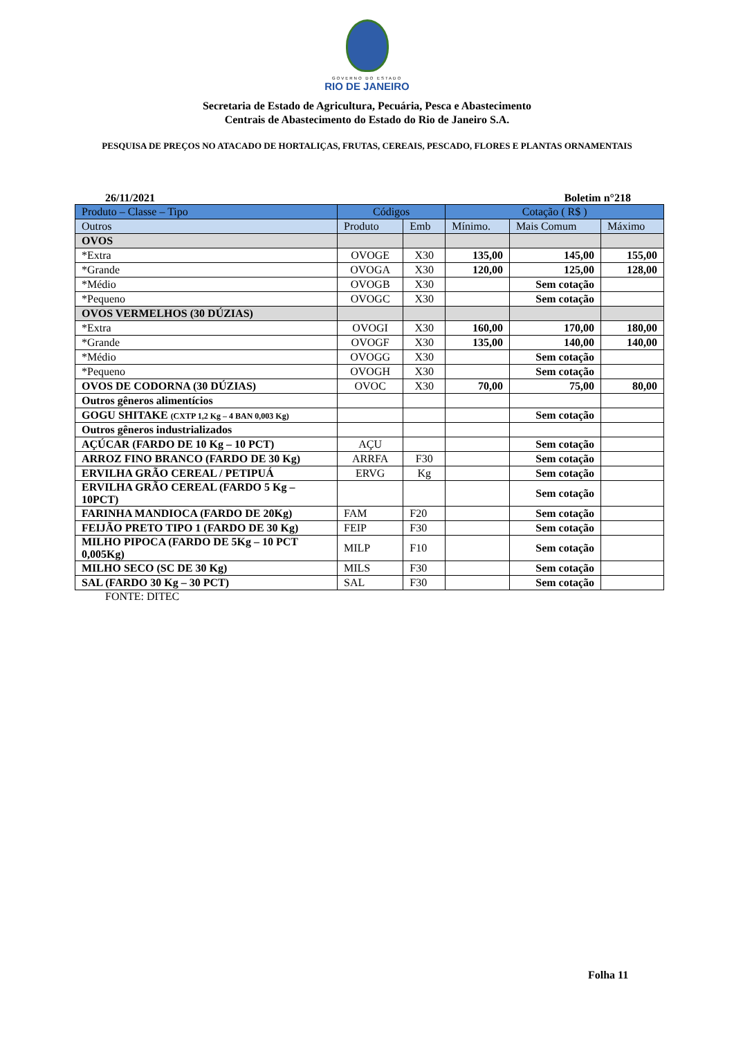GOVERNO DO ESTADO
RIO DE JANEIRO
Secretaria de Estado de Agricultura, Pecuária, Pesca e Abastecimento
Centrais de Abastecimento do Estado do Rio de Janeiro S.A.
PESQUISA DE PREÇOS NO ATACADO DE HORTALIÇAS, FRUTAS, CEREAIS, PESCADO, FLORES E PLANTAS ORNAMENTAIS
26/11/2021 Boletim n°218
| Produto – Classe – Tipo | Códigos | | Cotação ( R$ ) | | |
| --- | --- | --- | --- | --- | --- |
| Outros | Produto | Emb | Mínimo. | Mais Comum | Máximo |
| OVOS | | | | | |
| *Extra | OVOGE | X30 | 135,00 | 145,00 | 155,00 |
| *Grande | OVOGA | X30 | 120,00 | 125,00 | 128,00 |
| *Médio | OVOGB | X30 | | Sem cotação | |
| *Pequeno | OVOGC | X30 | | Sem cotação | |
| OVOS VERMELHOS (30 DÚZIAS) | | | | | |
| *Extra | OVOGI | X30 | 160,00 | 170,00 | 180,00 |
| *Grande | OVOGF | X30 | 135,00 | 140,00 | 140,00 |
| *Médio | OVOGG | X30 | | Sem cotação | |
| *Pequeno | OVOGH | X30 | | Sem cotação | |
| OVOS DE CODORNA (30 DÚZIAS) | OVOC | X30 | 70,00 | 75,00 | 80,00 |
| Outros gêneros alimentícios | | | | | |
| GOGU SHITAKE (CXTP 1,2 Kg – 4 BAN 0,003 Kg) | | | | Sem cotação | |
| Outros gêneros industrializados | | | | | |
| AÇÚCAR (FARDO DE 10 Kg – 10 PCT) | AÇU | | | Sem cotação | |
| ARROZ FINO BRANCO (FARDO DE 30 Kg) | ARRFA | F30 | | Sem cotação | |
| ERVILHA GRÃO CEREAL / PETIPUÁ | ERVG | Kg | | Sem cotação | |
| ERVILHA GRÃO CEREAL (FARDO 5 Kg – 10PCT) | | | | Sem cotação | |
| FARINHA MANDIOCA (FARDO DE 20Kg) | FAM | F20 | | Sem cotação | |
| FEIJÃO PRETO TIPO 1 (FARDO DE 30 Kg) | FEIP | F30 | | Sem cotação | |
| MILHO PIPOCA (FARDO DE 5Kg – 10 PCT 0,005Kg) | MILP | F10 | | Sem cotação | |
| MILHO SECO (SC DE 30 Kg) | MILS | F30 | | Sem cotação | |
| SAL (FARDO 30 Kg – 30 PCT) | SAL | F30 | | Sem cotação | |
FONTE: DITEC
Folha 11